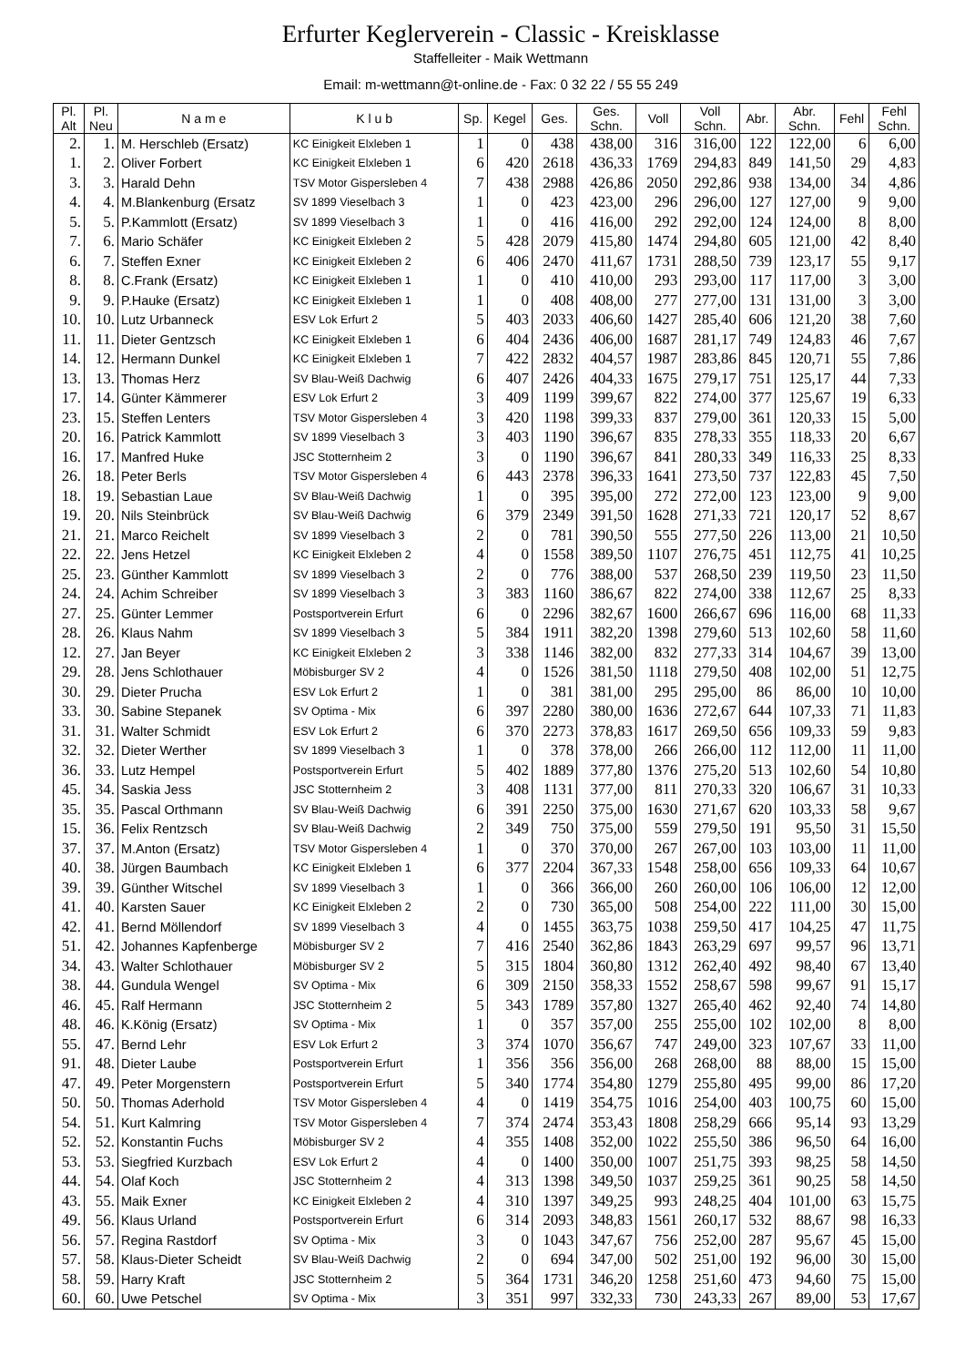Erfurter Keglerverein - Classic - Kreisklasse
Staffelleiter - Maik Wettmann
Email: m-wettmann@t-online.de - Fax: 0 32 22 / 55 55 249
| Pl. Alt | Pl. Neu | N a m e | K l u b | Sp. | Kegel | Ges. | Ges. Schn. | Voll | Voll Schn. | Abr. | Abr. Schn. | Fehl | Fehl Schn. |
| --- | --- | --- | --- | --- | --- | --- | --- | --- | --- | --- | --- | --- | --- |
| 2. | 1. | M. Herschleb (Ersatz) | KC Einigkeit Elxleben 1 | 1 | 0 | 438 | 438,00 | 316 | 316,00 | 122 | 122,00 | 6 | 6,00 |
| 1. | 2. | Oliver Forbert | KC Einigkeit Elxleben 1 | 6 | 420 | 2618 | 436,33 | 1769 | 294,83 | 849 | 141,50 | 29 | 4,83 |
| 3. | 3. | Harald Dehn | TSV Motor Gispersleben 4 | 7 | 438 | 2988 | 426,86 | 2050 | 292,86 | 938 | 134,00 | 34 | 4,86 |
| 4. | 4. | M.Blankenburg (Ersatz | SV 1899 Vieselbach 3 | 1 | 0 | 423 | 423,00 | 296 | 296,00 | 127 | 127,00 | 9 | 9,00 |
| 5. | 5. | P.Kammlott (Ersatz) | SV 1899 Vieselbach 3 | 1 | 0 | 416 | 416,00 | 292 | 292,00 | 124 | 124,00 | 8 | 8,00 |
| 7. | 6. | Mario Schäfer | KC Einigkeit Elxleben 2 | 5 | 428 | 2079 | 415,80 | 1474 | 294,80 | 605 | 121,00 | 42 | 8,40 |
| 6. | 7. | Steffen Exner | KC Einigkeit Elxleben 2 | 6 | 406 | 2470 | 411,67 | 1731 | 288,50 | 739 | 123,17 | 55 | 9,17 |
| 8. | 8. | C.Frank (Ersatz) | KC Einigkeit Elxleben 1 | 1 | 0 | 410 | 410,00 | 293 | 293,00 | 117 | 117,00 | 3 | 3,00 |
| 9. | 9. | P.Hauke (Ersatz) | KC Einigkeit Elxleben 1 | 1 | 0 | 408 | 408,00 | 277 | 277,00 | 131 | 131,00 | 3 | 3,00 |
| 10. | 10. | Lutz Urbanneck | ESV Lok Erfurt 2 | 5 | 403 | 2033 | 406,60 | 1427 | 285,40 | 606 | 121,20 | 38 | 7,60 |
| 11. | 11. | Dieter Gentzsch | KC Einigkeit Elxleben 1 | 6 | 404 | 2436 | 406,00 | 1687 | 281,17 | 749 | 124,83 | 46 | 7,67 |
| 14. | 12. | Hermann Dunkel | KC Einigkeit Elxleben 1 | 7 | 422 | 2832 | 404,57 | 1987 | 283,86 | 845 | 120,71 | 55 | 7,86 |
| 13. | 13. | Thomas Herz | SV Blau-Weiß Dachwig | 6 | 407 | 2426 | 404,33 | 1675 | 279,17 | 751 | 125,17 | 44 | 7,33 |
| 17. | 14. | Günter Kämmerer | ESV Lok Erfurt 2 | 3 | 409 | 1199 | 399,67 | 822 | 274,00 | 377 | 125,67 | 19 | 6,33 |
| 23. | 15. | Steffen Lenters | TSV Motor Gispersleben 4 | 3 | 420 | 1198 | 399,33 | 837 | 279,00 | 361 | 120,33 | 15 | 5,00 |
| 20. | 16. | Patrick Kammlott | SV 1899 Vieselbach 3 | 3 | 403 | 1190 | 396,67 | 835 | 278,33 | 355 | 118,33 | 20 | 6,67 |
| 16. | 17. | Manfred Huke | JSC Stotternheim 2 | 3 | 0 | 1190 | 396,67 | 841 | 280,33 | 349 | 116,33 | 25 | 8,33 |
| 26. | 18. | Peter Berls | TSV Motor Gispersleben 4 | 6 | 443 | 2378 | 396,33 | 1641 | 273,50 | 737 | 122,83 | 45 | 7,50 |
| 18. | 19. | Sebastian Laue | SV Blau-Weiß Dachwig | 1 | 0 | 395 | 395,00 | 272 | 272,00 | 123 | 123,00 | 9 | 9,00 |
| 19. | 20. | Nils Steinbrück | SV Blau-Weiß Dachwig | 6 | 379 | 2349 | 391,50 | 1628 | 271,33 | 721 | 120,17 | 52 | 8,67 |
| 21. | 21. | Marco Reichelt | SV 1899 Vieselbach 3 | 2 | 0 | 781 | 390,50 | 555 | 277,50 | 226 | 113,00 | 21 | 10,50 |
| 22. | 22. | Jens Hetzel | KC Einigkeit Elxleben 2 | 4 | 0 | 1558 | 389,50 | 1107 | 276,75 | 451 | 112,75 | 41 | 10,25 |
| 25. | 23. | Günther Kammlott | SV 1899 Vieselbach 3 | 2 | 0 | 776 | 388,00 | 537 | 268,50 | 239 | 119,50 | 23 | 11,50 |
| 24. | 24. | Achim Schreiber | SV 1899 Vieselbach 3 | 3 | 383 | 1160 | 386,67 | 822 | 274,00 | 338 | 112,67 | 25 | 8,33 |
| 27. | 25. | Günter Lemmer | Postsportverein Erfurt | 6 | 0 | 2296 | 382,67 | 1600 | 266,67 | 696 | 116,00 | 68 | 11,33 |
| 28. | 26. | Klaus Nahm | SV 1899 Vieselbach 3 | 5 | 384 | 1911 | 382,20 | 1398 | 279,60 | 513 | 102,60 | 58 | 11,60 |
| 12. | 27. | Jan Beyer | KC Einigkeit Elxleben 2 | 3 | 338 | 1146 | 382,00 | 832 | 277,33 | 314 | 104,67 | 39 | 13,00 |
| 29. | 28. | Jens Schlothauer | Möbisburger SV 2 | 4 | 0 | 1526 | 381,50 | 1118 | 279,50 | 408 | 102,00 | 51 | 12,75 |
| 30. | 29. | Dieter Prucha | ESV Lok Erfurt 2 | 1 | 0 | 381 | 381,00 | 295 | 295,00 | 86 | 86,00 | 10 | 10,00 |
| 33. | 30. | Sabine Stepanek | SV Optima - Mix | 6 | 397 | 2280 | 380,00 | 1636 | 272,67 | 644 | 107,33 | 71 | 11,83 |
| 31. | 31. | Walter Schmidt | ESV Lok Erfurt 2 | 6 | 370 | 2273 | 378,83 | 1617 | 269,50 | 656 | 109,33 | 59 | 9,83 |
| 32. | 32. | Dieter Werther | SV 1899 Vieselbach 3 | 1 | 0 | 378 | 378,00 | 266 | 266,00 | 112 | 112,00 | 11 | 11,00 |
| 36. | 33. | Lutz Hempel | Postsportverein Erfurt | 5 | 402 | 1889 | 377,80 | 1376 | 275,20 | 513 | 102,60 | 54 | 10,80 |
| 45. | 34. | Saskia Jess | JSC Stotternheim 2 | 3 | 408 | 1131 | 377,00 | 811 | 270,33 | 320 | 106,67 | 31 | 10,33 |
| 35. | 35. | Pascal Orthmann | SV Blau-Weiß Dachwig | 6 | 391 | 2250 | 375,00 | 1630 | 271,67 | 620 | 103,33 | 58 | 9,67 |
| 15. | 36. | Felix Rentzsch | SV Blau-Weiß Dachwig | 2 | 349 | 750 | 375,00 | 559 | 279,50 | 191 | 95,50 | 31 | 15,50 |
| 37. | 37. | M.Anton (Ersatz) | TSV Motor Gispersleben 4 | 1 | 0 | 370 | 370,00 | 267 | 267,00 | 103 | 103,00 | 11 | 11,00 |
| 40. | 38. | Jürgen Baumbach | KC Einigkeit Elxleben 1 | 6 | 377 | 2204 | 367,33 | 1548 | 258,00 | 656 | 109,33 | 64 | 10,67 |
| 39. | 39. | Günther Witschel | SV 1899 Vieselbach 3 | 1 | 0 | 366 | 366,00 | 260 | 260,00 | 106 | 106,00 | 12 | 12,00 |
| 41. | 40. | Karsten Sauer | KC Einigkeit Elxleben 2 | 2 | 0 | 730 | 365,00 | 508 | 254,00 | 222 | 111,00 | 30 | 15,00 |
| 42. | 41. | Bernd Möllendorf | SV 1899 Vieselbach 3 | 4 | 0 | 1455 | 363,75 | 1038 | 259,50 | 417 | 104,25 | 47 | 11,75 |
| 51. | 42. | Johannes Kapfenberge | Möbisburger SV 2 | 7 | 416 | 2540 | 362,86 | 1843 | 263,29 | 697 | 99,57 | 96 | 13,71 |
| 34. | 43. | Walter Schlothauer | Möbisburger SV 2 | 5 | 315 | 1804 | 360,80 | 1312 | 262,40 | 492 | 98,40 | 67 | 13,40 |
| 38. | 44. | Gundula Wengel | SV Optima - Mix | 6 | 309 | 2150 | 358,33 | 1552 | 258,67 | 598 | 99,67 | 91 | 15,17 |
| 46. | 45. | Ralf Hermann | JSC Stotternheim 2 | 5 | 343 | 1789 | 357,80 | 1327 | 265,40 | 462 | 92,40 | 74 | 14,80 |
| 48. | 46. | K.König (Ersatz) | SV Optima - Mix | 1 | 0 | 357 | 357,00 | 255 | 255,00 | 102 | 102,00 | 8 | 8,00 |
| 55. | 47. | Bernd Lehr | ESV Lok Erfurt 2 | 3 | 374 | 1070 | 356,67 | 747 | 249,00 | 323 | 107,67 | 33 | 11,00 |
| 91. | 48. | Dieter Laube | Postsportverein Erfurt | 1 | 356 | 356 | 356,00 | 268 | 268,00 | 88 | 88,00 | 15 | 15,00 |
| 47. | 49. | Peter Morgenstern | Postsportverein Erfurt | 5 | 340 | 1774 | 354,80 | 1279 | 255,80 | 495 | 99,00 | 86 | 17,20 |
| 50. | 50. | Thomas Aderhold | TSV Motor Gispersleben 4 | 4 | 0 | 1419 | 354,75 | 1016 | 254,00 | 403 | 100,75 | 60 | 15,00 |
| 54. | 51. | Kurt Kalmring | TSV Motor Gispersleben 4 | 7 | 374 | 2474 | 353,43 | 1808 | 258,29 | 666 | 95,14 | 93 | 13,29 |
| 52. | 52. | Konstantin Fuchs | Möbisburger SV 2 | 4 | 355 | 1408 | 352,00 | 1022 | 255,50 | 386 | 96,50 | 64 | 16,00 |
| 53. | 53. | Siegfried Kurzbach | ESV Lok Erfurt 2 | 4 | 0 | 1400 | 350,00 | 1007 | 251,75 | 393 | 98,25 | 58 | 14,50 |
| 44. | 54. | Olaf Koch | JSC Stotternheim 2 | 4 | 313 | 1398 | 349,50 | 1037 | 259,25 | 361 | 90,25 | 58 | 14,50 |
| 43. | 55. | Maik Exner | KC Einigkeit Elxleben 2 | 4 | 310 | 1397 | 349,25 | 993 | 248,25 | 404 | 101,00 | 63 | 15,75 |
| 49. | 56. | Klaus Urland | Postsportverein Erfurt | 6 | 314 | 2093 | 348,83 | 1561 | 260,17 | 532 | 88,67 | 98 | 16,33 |
| 56. | 57. | Regina Rastdorf | SV Optima - Mix | 3 | 0 | 1043 | 347,67 | 756 | 252,00 | 287 | 95,67 | 45 | 15,00 |
| 57. | 58. | Klaus-Dieter Scheidt | SV Blau-Weiß Dachwig | 2 | 0 | 694 | 347,00 | 502 | 251,00 | 192 | 96,00 | 30 | 15,00 |
| 58. | 59. | Harry Kraft | JSC Stotternheim 2 | 5 | 364 | 1731 | 346,20 | 1258 | 251,60 | 473 | 94,60 | 75 | 15,00 |
| 60. | 60. | Uwe Petschel | SV Optima - Mix | 3 | 351 | 997 | 332,33 | 730 | 243,33 | 267 | 89,00 | 53 | 17,67 |